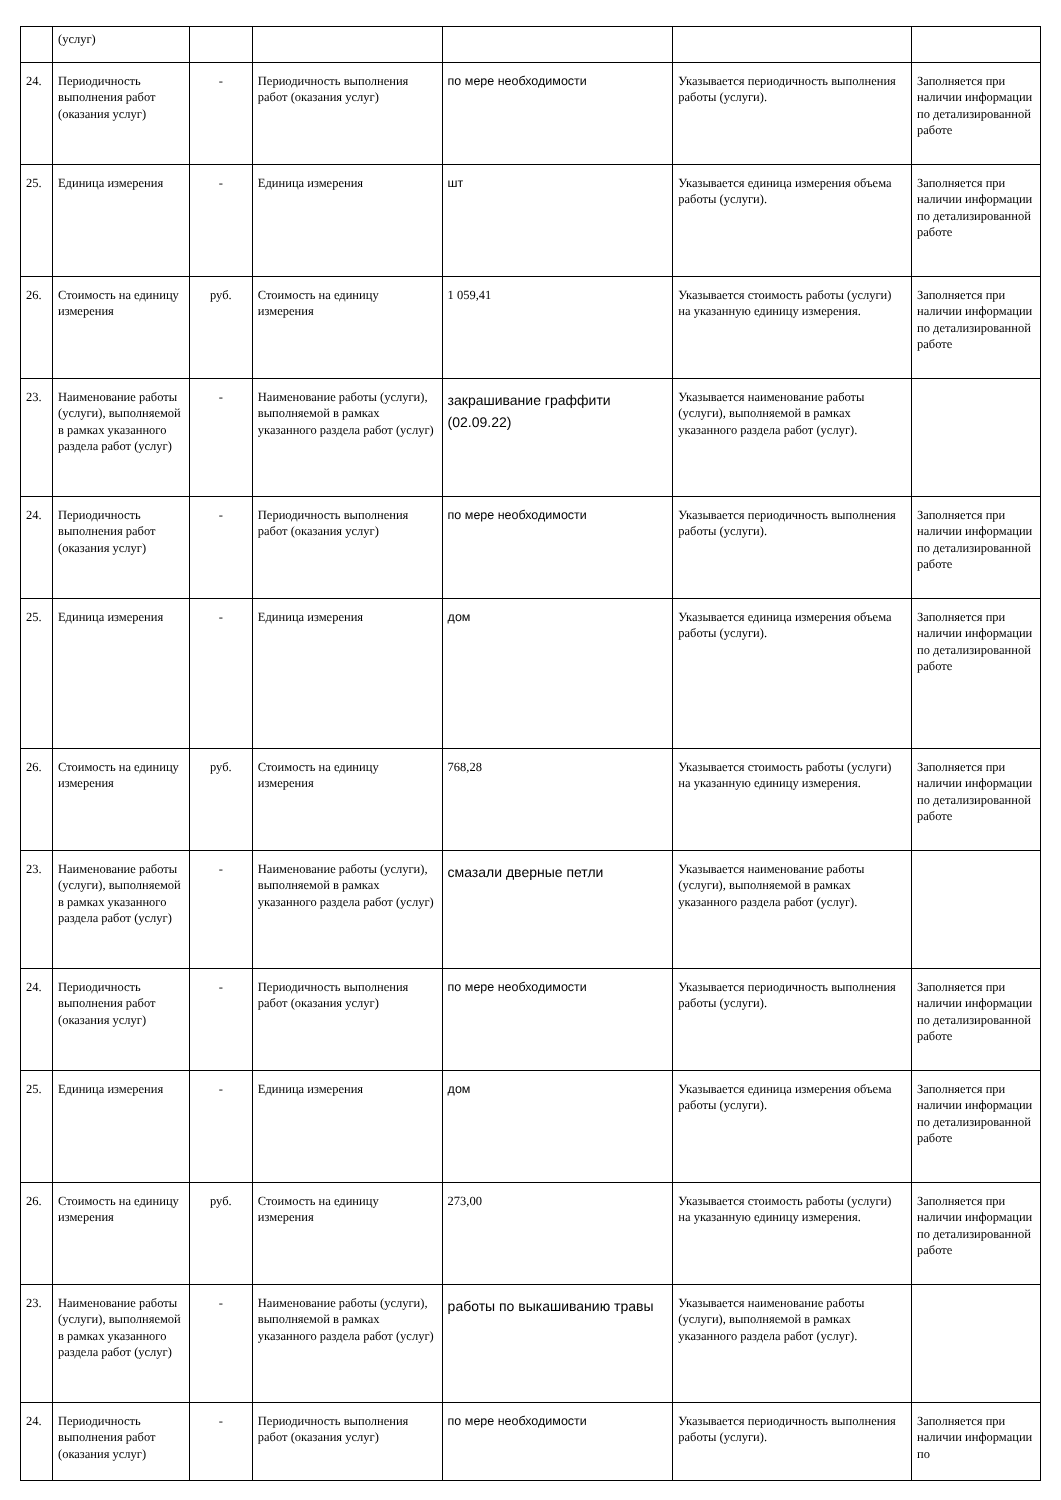| | (услуг) | | | | | |
| 24. | Периодичность выполнения работ (оказания услуг) | - | Периодичность выполнения работ (оказания услуг) | по мере необходимости | Указывается периодичность выполнения работы (услуги). | Заполняется при наличии информации по детализированной работе |
| 25. | Единица измерения | - | Единица измерения | шт | Указывается единица измерения объема работы (услуги). | Заполняется при наличии информации по детализированной работе |
| 26. | Стоимость на единицу измерения | руб. | Стоимость на единицу измерения | 1 059,41 | Указывается стоимость работы (услуги) на указанную единицу измерения. | Заполняется при наличии информации по детализированной работе |
| 23. | Наименование работы (услуги), выполняемой в рамках указанного раздела работ (услуг) | - | Наименование работы (услуги), выполняемой в рамках указанного раздела работ (услуг) | закрашивание граффити (02.09.22) | Указывается наименование работы (услуги), выполняемой в рамках указанного раздела работ (услуг). | |
| 24. | Периодичность выполнения работ (оказания услуг) | - | Периодичность выполнения работ (оказания услуг) | по мере необходимости | Указывается периодичность выполнения работы (услуги). | Заполняется при наличии информации по детализированной работе |
| 25. | Единица измерения | - | Единица измерения | дом | Указывается единица измерения объема работы (услуги). | Заполняется при наличии информации по детализированной работе |
| 26. | Стоимость на единицу измерения | руб. | Стоимость на единицу измерения | 768,28 | Указывается стоимость работы (услуги) на указанную единицу измерения. | Заполняется при наличии информации по детализированной работе |
| 23. | Наименование работы (услуги), выполняемой в рамках указанного раздела работ (услуг) | - | Наименование работы (услуги), выполняемой в рамках указанного раздела работ (услуг) | смазали дверные петли | Указывается наименование работы (услуги), выполняемой в рамках указанного раздела работ (услуг). | |
| 24. | Периодичность выполнения работ (оказания услуг) | - | Периодичность выполнения работ (оказания услуг) | по мере необходимости | Указывается периодичность выполнения работы (услуги). | Заполняется при наличии информации по детализированной работе |
| 25. | Единица измерения | - | Единица измерения | дом | Указывается единица измерения объема работы (услуги). | Заполняется при наличии информации по детализированной работе |
| 26. | Стоимость на единицу измерения | руб. | Стоимость на единицу измерения | 273,00 | Указывается стоимость работы (услуги) на указанную единицу измерения. | Заполняется при наличии информации по детализированной работе |
| 23. | Наименование работы (услуги), выполняемой в рамках указанного раздела работ (услуг) | - | Наименование работы (услуги), выполняемой в рамках указанного раздела работ (услуг) | работы по выкашиванию травы | Указывается наименование работы (услуги), выполняемой в рамках указанного раздела работ (услуг). | |
| 24. | Периодичность выполнения работ (оказания услуг) | - | Периодичность выполнения работ (оказания услуг) | по мере необходимости | Указывается периодичность выполнения работы (услуги). | Заполняется при наличии информации по |